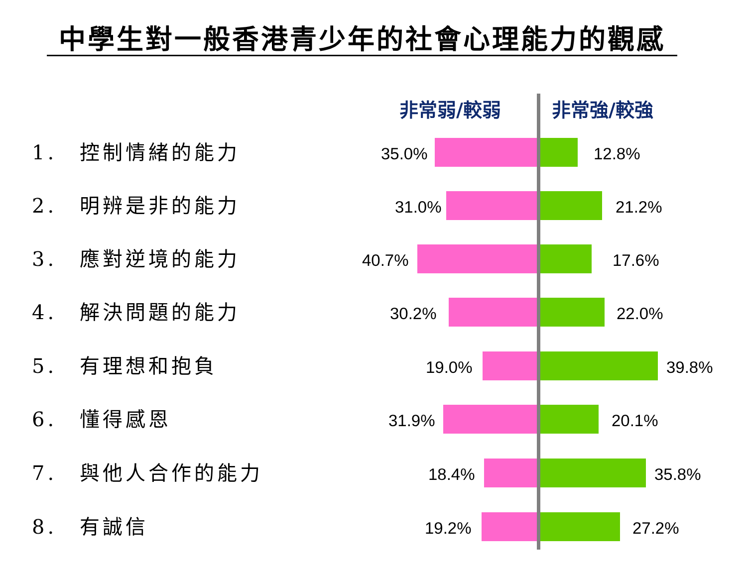中學生對一般香港青少年的社會心理能力的觀感
非常弱/較弱 非常強/較強
1.　控制情緒的能力 35.0% 12.8%
2.　明辨是非的能力 31.0% 21.2%
3.　應對逆境的能力 40.7% 17.6%
4.　解決問題的能力 30.2% 22.0%
5.　有理想和抱負 19.0% 39.8%
6.　懂得感恩 31.9% 20.1%
7.　與他人合作的能力 18.4% 35.8%
8.　有誠信 19.2% 27.2%